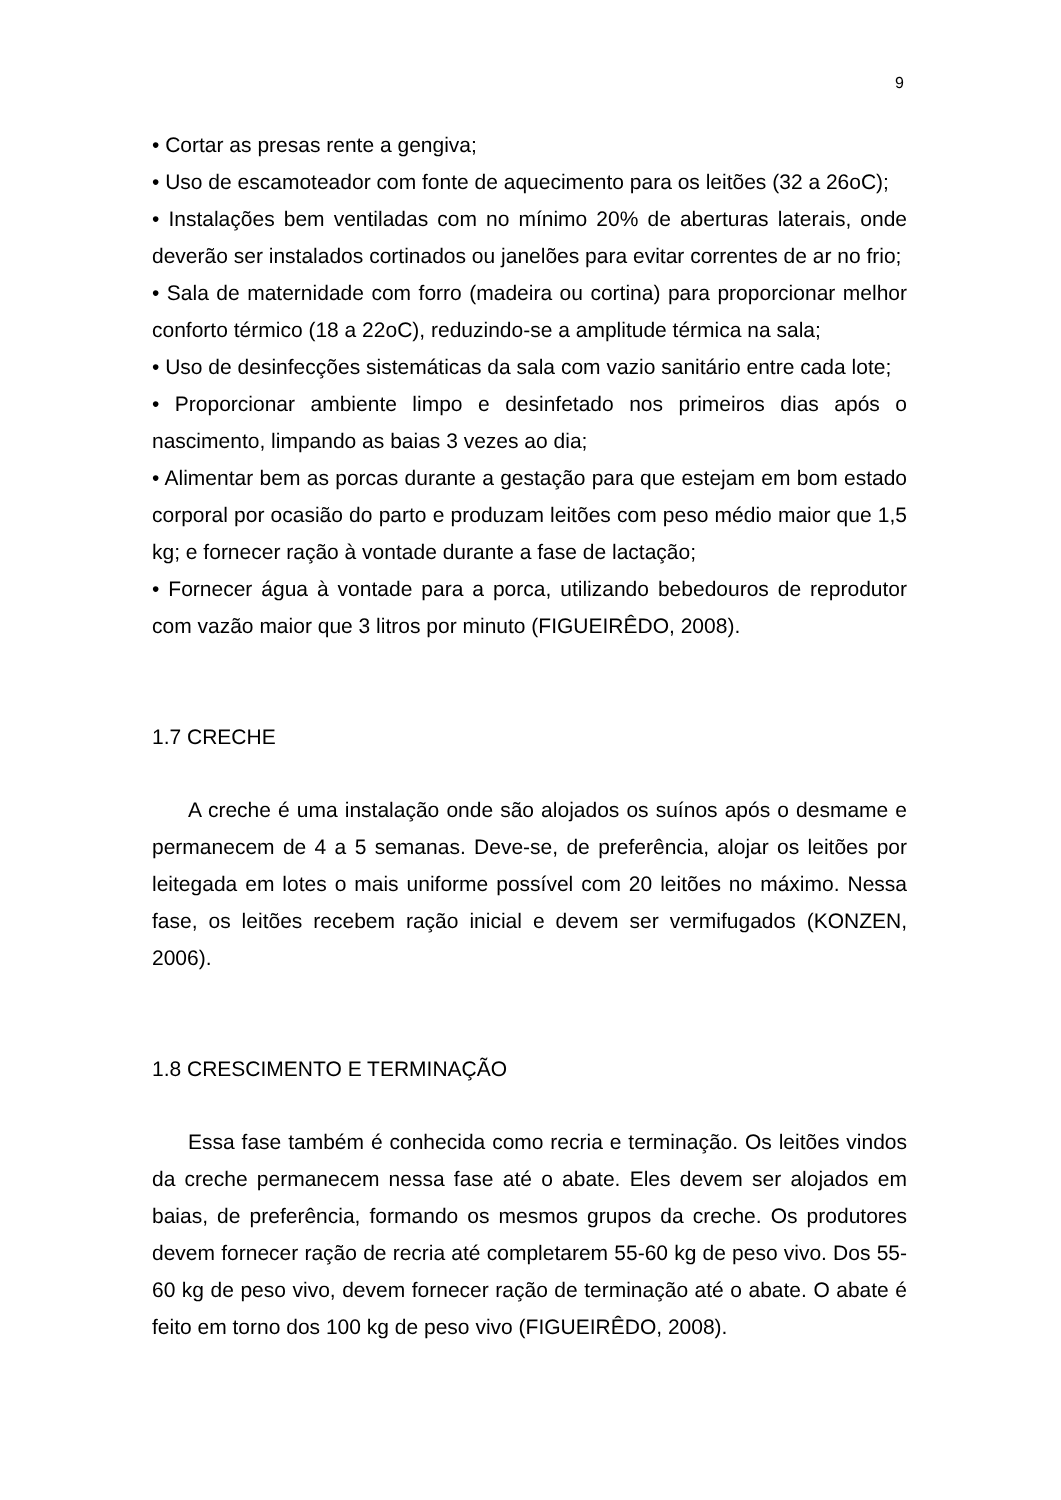9
• Cortar as presas rente a gengiva;
• Uso de escamoteador com fonte de aquecimento para os leitões (32 a 26oC);
• Instalações bem ventiladas com no mínimo 20% de aberturas laterais, onde deverão ser instalados cortinados ou janelões para evitar correntes de ar no frio;
• Sala de maternidade com forro (madeira ou cortina) para proporcionar melhor conforto térmico (18 a 22oC), reduzindo-se a amplitude térmica na sala;
• Uso de desinfecções sistemáticas da sala com vazio sanitário entre cada lote;
• Proporcionar ambiente limpo e desinfetado nos primeiros dias após o nascimento, limpando as baias 3 vezes ao dia;
• Alimentar bem as porcas durante a gestação para que estejam em bom estado corporal por ocasião do parto e produzam leitões com peso médio maior que 1,5 kg; e fornecer ração à vontade durante a fase de lactação;
• Fornecer água à vontade para a porca, utilizando bebedouros de reprodutor com vazão maior que 3 litros por minuto (FIGUEIRÊDO, 2008).
1.7 CRECHE
A creche é uma instalação onde são alojados os suínos após o desmame e permanecem de 4 a 5 semanas. Deve-se, de preferência, alojar os leitões por leitegada em lotes o mais uniforme possível com 20 leitões no máximo. Nessa fase, os leitões recebem ração inicial e devem ser vermifugados (KONZEN, 2006).
1.8 CRESCIMENTO E TERMINAÇÃO
Essa fase também é conhecida como recria e terminação. Os leitões vindos da creche permanecem nessa fase até o abate. Eles devem ser alojados em baias, de preferência, formando os mesmos grupos da creche. Os produtores devem fornecer ração de recria até completarem 55-60 kg de peso vivo. Dos 55-60 kg de peso vivo, devem fornecer ração de terminação até o abate. O abate é feito em torno dos 100 kg de peso vivo (FIGUEIRÊDO, 2008).